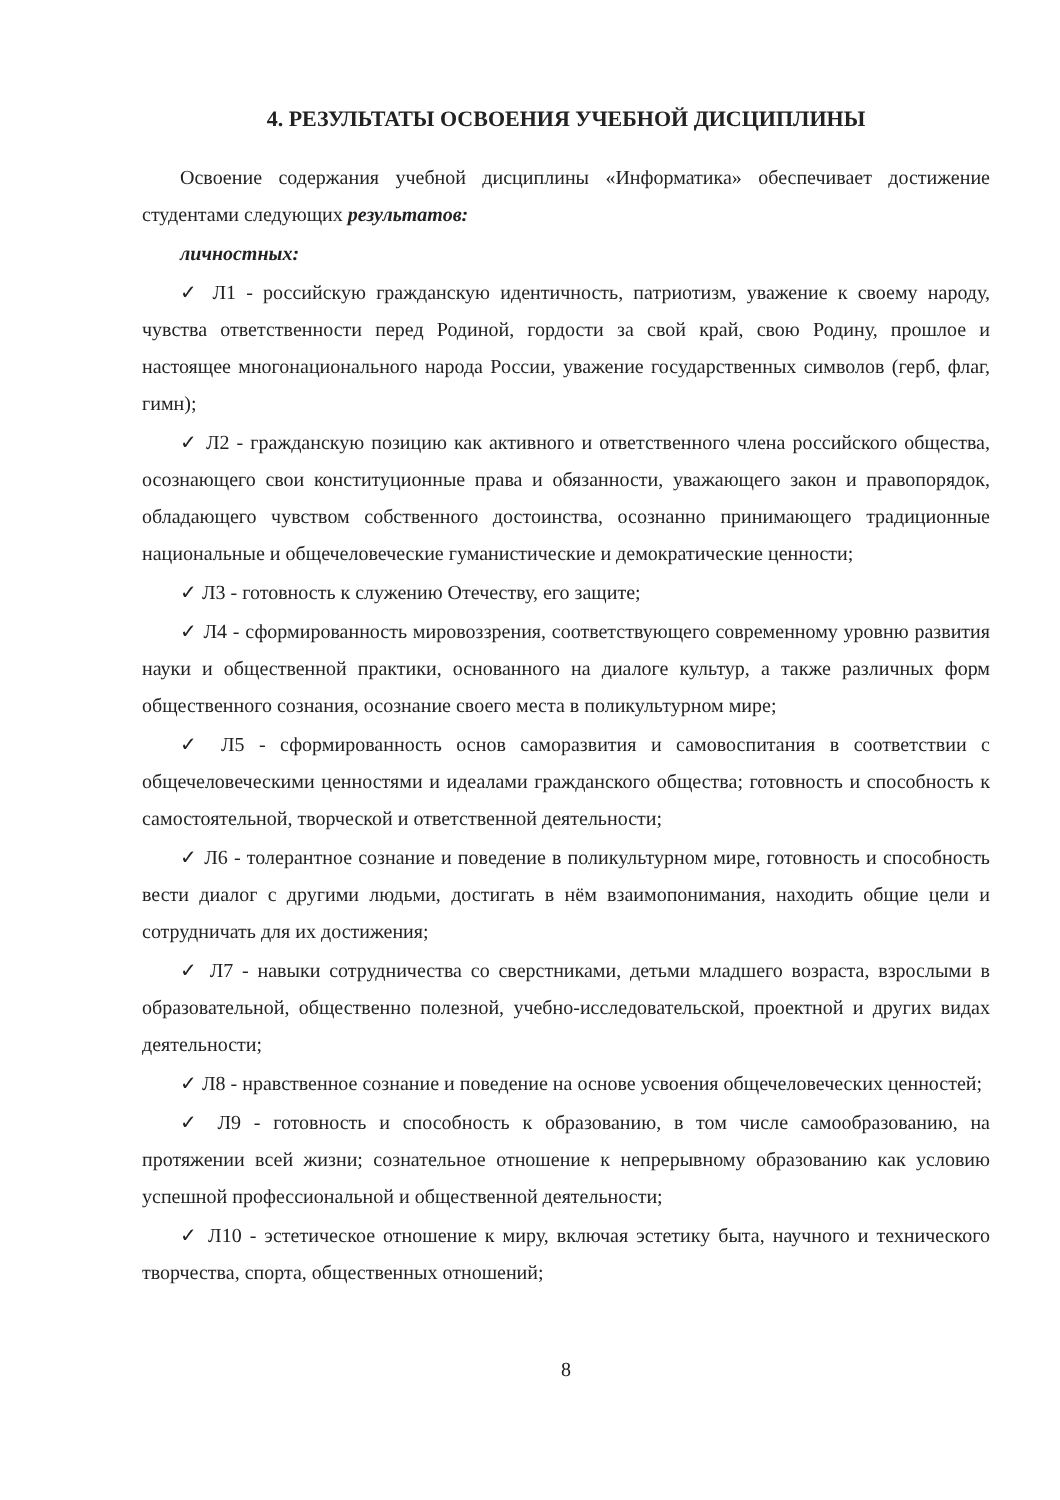4. РЕЗУЛЬТАТЫ ОСВОЕНИЯ УЧЕБНОЙ ДИСЦИПЛИНЫ
Освоение содержания учебной дисциплины «Информатика» обеспечивает достижение студентами следующих результатов:
личностных:
✓ Л1 - российскую гражданскую идентичность, патриотизм, уважение к своему народу, чувства ответственности перед Родиной, гордости за свой край, свою Родину, прошлое и настоящее многонационального народа России, уважение государственных символов (герб, флаг, гимн);
✓ Л2 - гражданскую позицию как активного и ответственного члена российского общества, осознающего свои конституционные права и обязанности, уважающего закон и правопорядок, обладающего чувством собственного достоинства, осознанно принимающего традиционные национальные и общечеловеческие гуманистические и демократические ценности;
✓ Л3 - готовность к служению Отечеству, его защите;
✓ Л4 - сформированность мировоззрения, соответствующего современному уровню развития науки и общественной практики, основанного на диалоге культур, а также различных форм общественного сознания, осознание своего места в поликультурном мире;
✓ Л5 - сформированность основ саморазвития и самовоспитания в соответствии с общечеловеческими ценностями и идеалами гражданского общества; готовность и способность к самостоятельной, творческой и ответственной деятельности;
✓ Л6 - толерантное сознание и поведение в поликультурном мире, готовность и способность вести диалог с другими людьми, достигать в нём взаимопонимания, находить общие цели и сотрудничать для их достижения;
✓ Л7 - навыки сотрудничества со сверстниками, детьми младшего возраста, взрослыми в образовательной, общественно полезной, учебно-исследовательской, проектной и других видах деятельности;
✓ Л8 - нравственное сознание и поведение на основе усвоения общечеловеческих ценностей;
✓ Л9 - готовность и способность к образованию, в том числе самообразованию, на протяжении всей жизни; сознательное отношение к непрерывному образованию как условию успешной профессиональной и общественной деятельности;
✓ Л10 - эстетическое отношение к миру, включая эстетику быта, научного и технического творчества, спорта, общественных отношений;
8